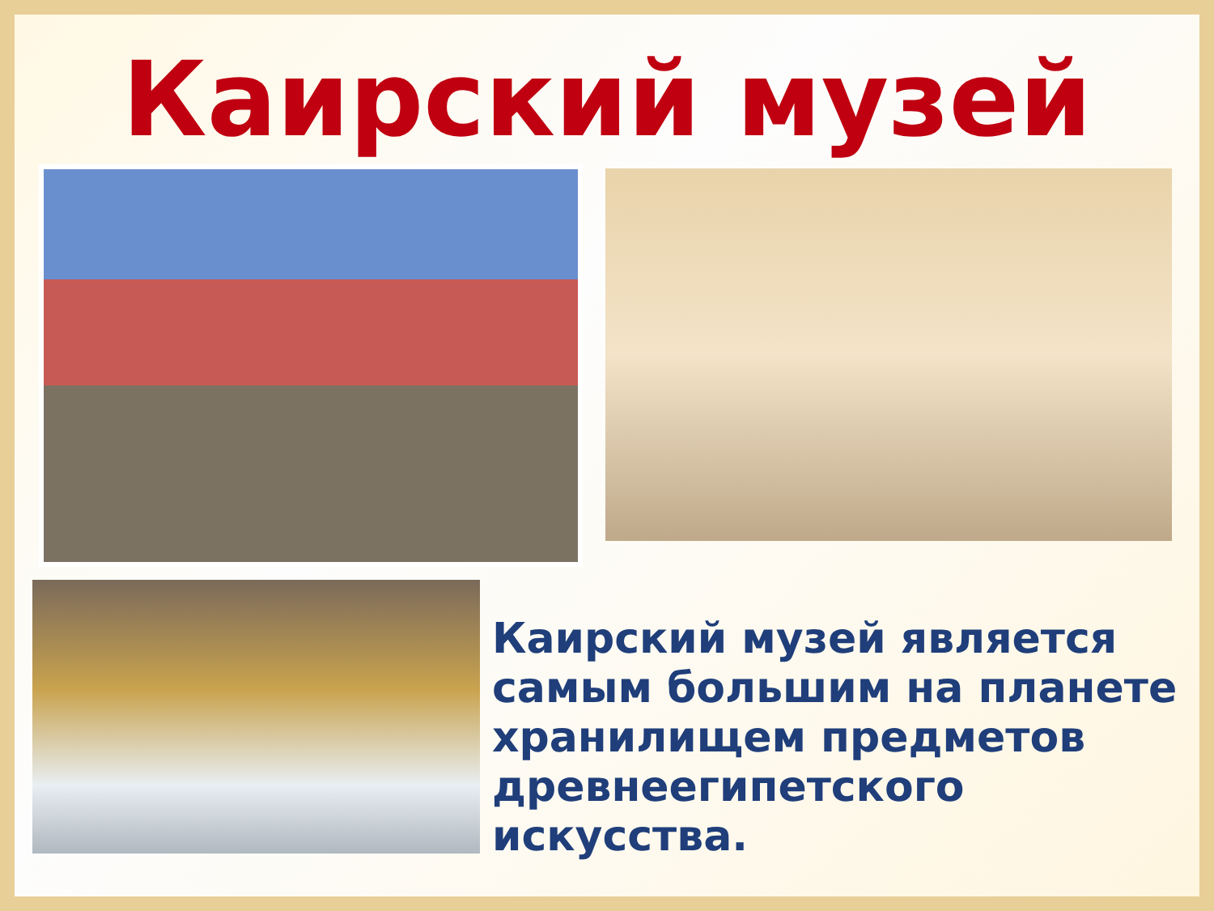Каирский музей
Каирский музей является самым большим на планете хранилищем предметов древнеегипетского искусства.